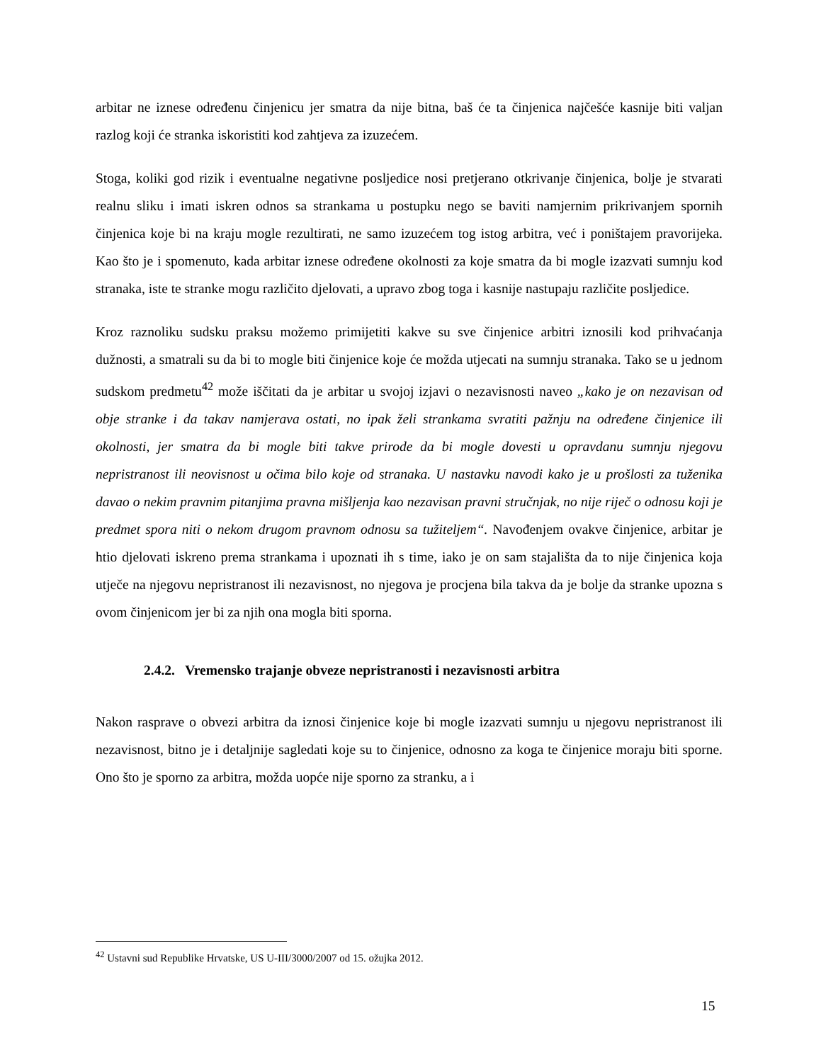arbitar ne iznese određenu činjenicu jer smatra da nije bitna, baš će ta činjenica najčešće kasnije biti valjan razlog koji će stranka iskoristiti kod zahtjeva za izuzećem.
Stoga, koliki god rizik i eventualne negativne posljedice nosi pretjerano otkrivanje činjenica, bolje je stvarati realnu sliku i imati iskren odnos sa strankama u postupku nego se baviti namjernim prikrivanjem spornih činjenica koje bi na kraju mogle rezultirati, ne samo izuzećem tog istog arbitra, već i poništajem pravorijeka. Kao što je i spomenuto, kada arbitar iznese određene okolnosti za koje smatra da bi mogle izazvati sumnju kod stranaka, iste te stranke mogu različito djelovati, a upravo zbog toga i kasnije nastupaju različite posljedice.
Kroz raznoliku sudsku praksu možemo primijetiti kakve su sve činjenice arbitri iznosili kod prihvaćanja dužnosti, a smatrali su da bi to mogle biti činjenice koje će možda utjecati na sumnju stranaka. Tako se u jednom sudskom predmetu<sup>42</sup> može iščitati da je arbitar u svojoj izjavi o nezavisnosti naveo „kako je on nezavisan od obje stranke i da takav namjerava ostati, no ipak želi strankama svratiti pažnju na određene činjenice ili okolnosti, jer smatra da bi mogle biti takve prirode da bi mogle dovesti u opravdanu sumnju njegovu nepristranost ili neovisnost u očima bilo koje od stranaka. U nastavku navodi kako je u prošlosti za tuženika davao o nekim pravnim pitanjima pravna mišljenja kao nezavisan pravni stručnjak, no nije riječ o odnosu koji je predmet spora niti o nekom drugom pravnom odnosu sa tužiteljem“. Navođenjem ovakve činjenice, arbitar je htio djelovati iskreno prema strankama i upoznati ih s time, iako je on sam stajališta da to nije činjenica koja utječe na njegovu nepristranost ili nezavisnost, no njegova je procjena bila takva da je bolje da stranke upozna s ovom činjenicom jer bi za njih ona mogla biti sporna.
2.4.2. Vremensko trajanje obveze nepristranosti i nezavisnosti arbitra
Nakon rasprave o obvezi arbitra da iznosi činjenice koje bi mogle izazvati sumnju u njegovu nepristranost ili nezavisnost, bitno je i detaljnije sagledati koje su to činjenice, odnosno za koga te činjenice moraju biti sporne. Ono što je sporno za arbitra, možda uopće nije sporno za stranku, a i
<sup>42</sup> Ustavni sud Republike Hrvatske, US U-III/3000/2007 od 15. ožujka 2012.
15